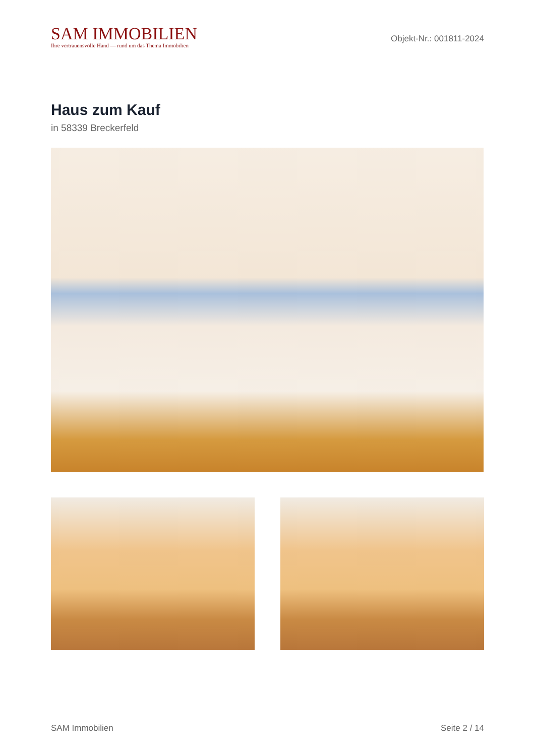SAM IMMOBILIEN
Ihre vertrauensvolle Hand — rund um das Thema Immobilien
Objekt-Nr.: 001811-2024
Haus zum Kauf
in 58339 Breckerfeld
SAM Immobilien Seite 2 / 14